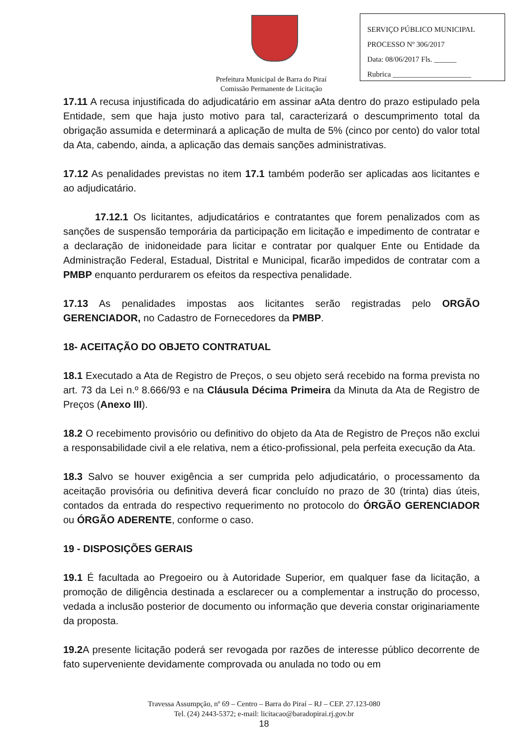SERVIÇO PÚBLICO MUNICIPAL
PROCESSO Nº 306/2017
Data: 08/06/2017 Fls. ______
Rubrica _____________________
Prefeitura Municipal de Barra do Piraí
Comissão Permanente de Licitação
17.11 A recusa injustificada do adjudicatário em assinar aAta dentro do prazo estipulado pela Entidade, sem que haja justo motivo para tal, caracterizará o descumprimento total da obrigação assumida e determinará a aplicação de multa de 5% (cinco por cento) do valor total da Ata, cabendo, ainda, a aplicação das demais sanções administrativas.
17.12 As penalidades previstas no item 17.1 também poderão ser aplicadas aos licitantes e ao adjudicatário.
17.12.1 Os licitantes, adjudicatários e contratantes que forem penalizados com as sanções de suspensão temporária da participação em licitação e impedimento de contratar e a declaração de inidoneidade para licitar e contratar por qualquer Ente ou Entidade da Administração Federal, Estadual, Distrital e Municipal, ficarão impedidos de contratar com a PMBP enquanto perdurarem os efeitos da respectiva penalidade.
17.13 As penalidades impostas aos licitantes serão registradas pelo ORGÃO GERENCIADOR, no Cadastro de Fornecedores da PMBP.
18- ACEITAÇÃO DO OBJETO CONTRATUAL
18.1 Executado a Ata de Registro de Preços, o seu objeto será recebido na forma prevista no art. 73 da Lei n.º 8.666/93 e na Cláusula Décima Primeira da Minuta da Ata de Registro de Preços (Anexo III).
18.2 O recebimento provisório ou definitivo do objeto da Ata de Registro de Preços não exclui a responsabilidade civil a ele relativa, nem a ético-profissional, pela perfeita execução da Ata.
18.3 Salvo se houver exigência a ser cumprida pelo adjudicatário, o processamento da aceitação provisória ou definitiva deverá ficar concluído no prazo de 30 (trinta) dias úteis, contados da entrada do respectivo requerimento no protocolo do ÓRGÃO GERENCIADOR ou ÓRGÃO ADERENTE, conforme o caso.
19 - DISPOSIÇÕES GERAIS
19.1 É facultada ao Pregoeiro ou à Autoridade Superior, em qualquer fase da licitação, a promoção de diligência destinada a esclarecer ou a complementar a instrução do processo, vedada a inclusão posterior de documento ou informação que deveria constar originariamente da proposta.
19.2 A presente licitação poderá ser revogada por razões de interesse público decorrente de fato superveniente devidamente comprovada ou anulada no todo ou em
Travessa Assumpção, nº 69 – Centro – Barra do Piraí – RJ – CEP. 27.123-080
Tel. (24) 2443-5372; e-mail: licitacao@baradopirai.rj.gov.br
18